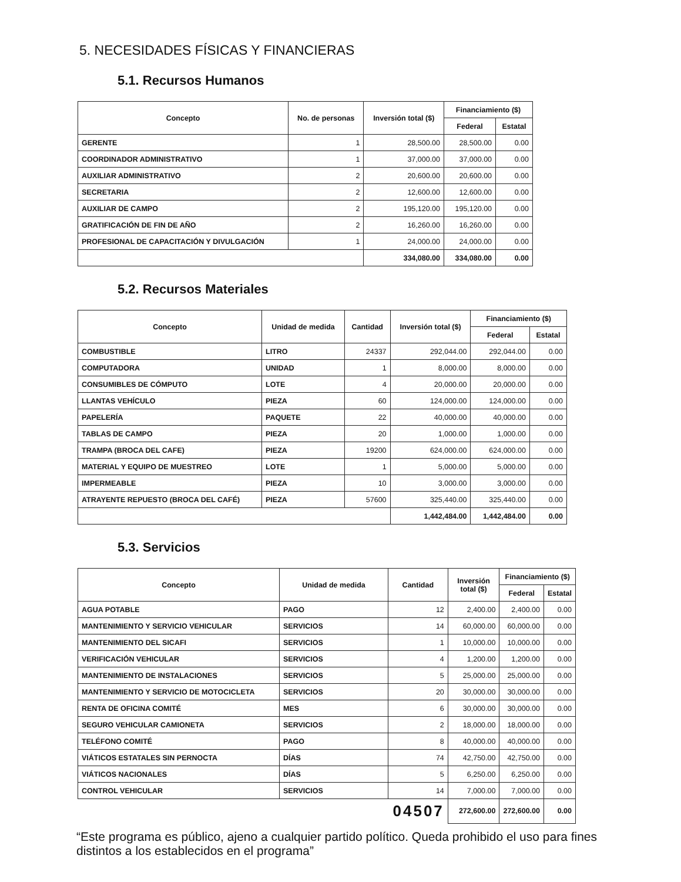5. NECESIDADES FÍSICAS Y FINANCIERAS
5.1. Recursos Humanos
| Concepto | No. de personas | Inversión total ($) | Financiamiento ($) | |
| --- | --- | --- | --- | --- |
| | | | Federal | Estatal |
| GERENTE | 1 | 28,500.00 | 28,500.00 | 0.00 |
| COORDINADOR ADMINISTRATIVO | 1 | 37,000.00 | 37,000.00 | 0.00 |
| AUXILIAR ADMINISTRATIVO | 2 | 20,600.00 | 20,600.00 | 0.00 |
| SECRETARIA | 2 | 12,600.00 | 12,600.00 | 0.00 |
| AUXILIAR DE CAMPO | 2 | 195,120.00 | 195,120.00 | 0.00 |
| GRATIFICACIÓN DE FIN DE AÑO | 2 | 16,260.00 | 16,260.00 | 0.00 |
| PROFESIONAL DE CAPACITACIÓN Y DIVULGACIÓN | 1 | 24,000.00 | 24,000.00 | 0.00 |
| | | 334,080.00 | 334,080.00 | 0.00 |
5.2. Recursos Materiales
| Concepto | Unidad de medida | Cantidad | Inversión total ($) | Financiamiento ($) | |
| --- | --- | --- | --- | --- | --- |
| | | | | Federal | Estatal |
| COMBUSTIBLE | LITRO | 24337 | 292,044.00 | 292,044.00 | 0.00 |
| COMPUTADORA | UNIDAD | 1 | 8,000.00 | 8,000.00 | 0.00 |
| CONSUMIBLES DE CÓMPUTO | LOTE | 4 | 20,000.00 | 20,000.00 | 0.00 |
| LLANTAS VEHÍCULO | PIEZA | 60 | 124,000.00 | 124,000.00 | 0.00 |
| PAPELERÍA | PAQUETE | 22 | 40,000.00 | 40,000.00 | 0.00 |
| TABLAS DE CAMPO | PIEZA | 20 | 1,000.00 | 1,000.00 | 0.00 |
| TRAMPA (BROCA DEL CAFE) | PIEZA | 19200 | 624,000.00 | 624,000.00 | 0.00 |
| MATERIAL Y EQUIPO DE MUESTREO | LOTE | 1 | 5,000.00 | 5,000.00 | 0.00 |
| IMPERMEABLE | PIEZA | 10 | 3,000.00 | 3,000.00 | 0.00 |
| ATRAYENTE REPUESTO (BROCA DEL CAFÉ) | PIEZA | 57600 | 325,440.00 | 325,440.00 | 0.00 |
| | | | 1,442,484.00 | 1,442,484.00 | 0.00 |
5.3. Servicios
| Concepto | Unidad de medida | Cantidad | Inversión total ($) | Financiamiento ($) | |
| --- | --- | --- | --- | --- | --- |
| | | | | Federal | Estatal |
| AGUA POTABLE | PAGO | 12 | 2,400.00 | 2,400.00 | 0.00 |
| MANTENIMIENTO Y SERVICIO VEHICULAR | SERVICIOS | 14 | 60,000.00 | 60,000.00 | 0.00 |
| MANTENIMIENTO DEL SICAFI | SERVICIOS | 1 | 10,000.00 | 10,000.00 | 0.00 |
| VERIFICACIÓN VEHICULAR | SERVICIOS | 4 | 1,200.00 | 1,200.00 | 0.00 |
| MANTENIMIENTO DE INSTALACIONES | SERVICIOS | 5 | 25,000.00 | 25,000.00 | 0.00 |
| MANTENIMIENTO Y SERVICIO DE MOTOCICLETA | SERVICIOS | 20 | 30,000.00 | 30,000.00 | 0.00 |
| RENTA DE OFICINA COMITÉ | MES | 6 | 30,000.00 | 30,000.00 | 0.00 |
| SEGURO VEHICULAR CAMIONETA | SERVICIOS | 2 | 18,000.00 | 18,000.00 | 0.00 |
| TELÉFONO COMITÉ | PAGO | 8 | 40,000.00 | 40,000.00 | 0.00 |
| VIÁTICOS ESTATALES SIN PERNOCTA | DÍAS | 74 | 42,750.00 | 42,750.00 | 0.00 |
| VIÁTICOS NACIONALES | DÍAS | 5 | 6,250.00 | 6,250.00 | 0.00 |
| CONTROL VEHICULAR | SERVICIOS | 14 | 7,000.00 | 7,000.00 | 0.00 |
| 04507 | | | 272,600.00 | 272,600.00 | 0.00 |
“Este programa es público, ajeno a cualquier partido político. Queda prohibido el uso para fines distintos a los establecidos en el programa”